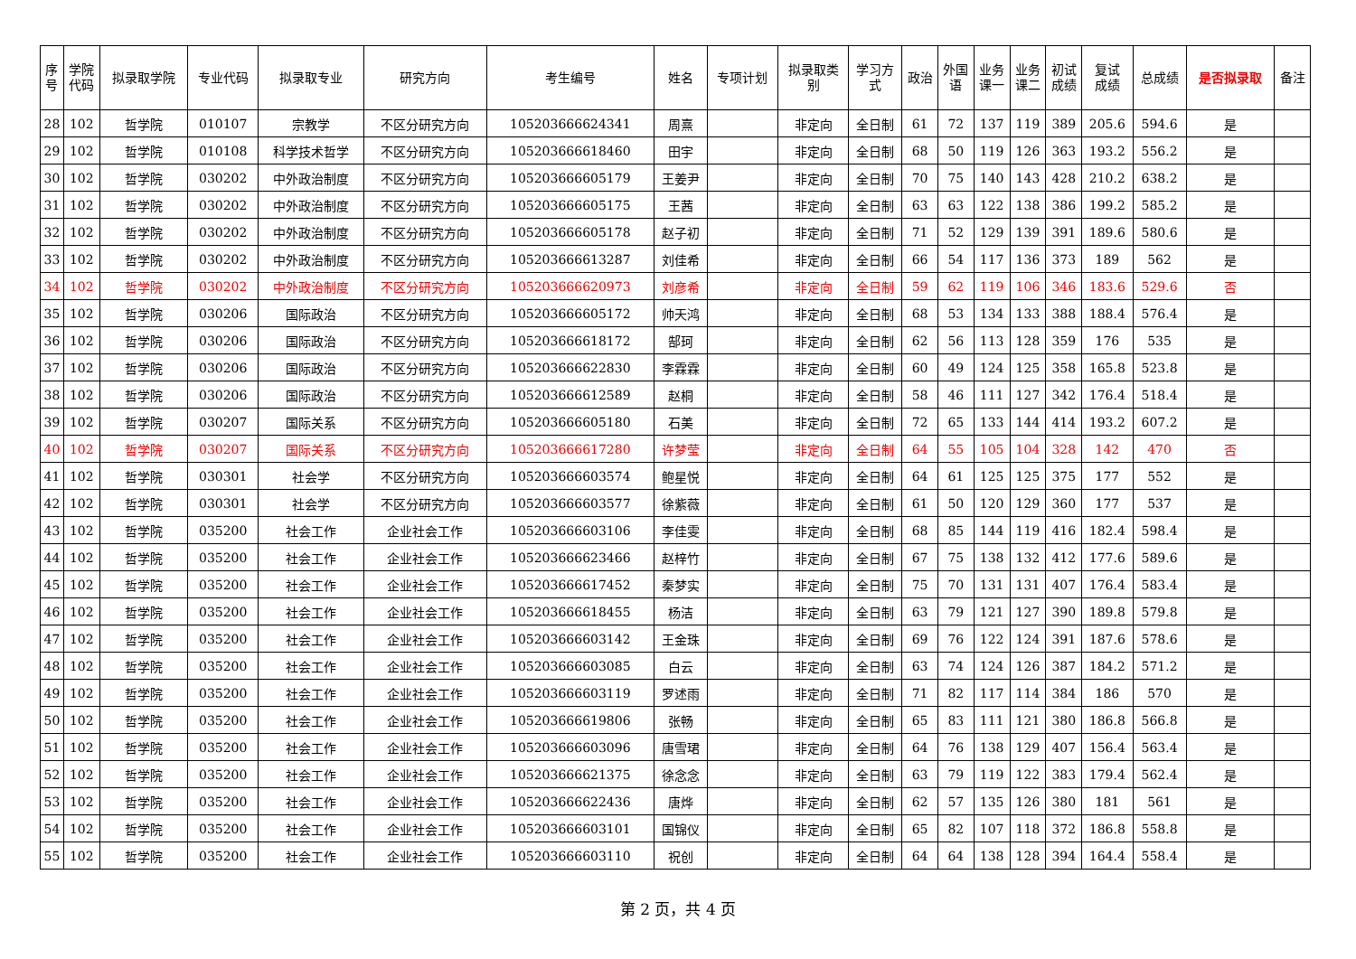| 序 号 | 学院 代码 | 拟录取学院 | 专业代码 | 拟录取专业 | 研究方向 | 考生编号 | 姓名 | 专项计划 | 拟录取类 别 | 学习方 式 | 政治 | 外国 语 | 业务 课一 | 业务 课二 | 初试 成绩 | 复试 成绩 | 总成绩 | 是否拟录取 | 备注 |
| --- | --- | --- | --- | --- | --- | --- | --- | --- | --- | --- | --- | --- | --- | --- | --- | --- | --- | --- | --- |
| 28 | 102 | 哲学院 | 010107 | 宗教学 | 不区分研究方向 | 105203666624341 | 周熹 | | 非定向 | 全日制 | 61 | 72 | 137 | 119 | 389 | 205.6 | 594.6 | 是 | |
| 29 | 102 | 哲学院 | 010108 | 科学技术哲学 | 不区分研究方向 | 105203666618460 | 田宇 | | 非定向 | 全日制 | 68 | 50 | 119 | 126 | 363 | 193.2 | 556.2 | 是 | |
| 30 | 102 | 哲学院 | 030202 | 中外政治制度 | 不区分研究方向 | 105203666605179 | 王姜尹 | | 非定向 | 全日制 | 70 | 75 | 140 | 143 | 428 | 210.2 | 638.2 | 是 | |
| 31 | 102 | 哲学院 | 030202 | 中外政治制度 | 不区分研究方向 | 105203666605175 | 王茜 | | 非定向 | 全日制 | 63 | 63 | 122 | 138 | 386 | 199.2 | 585.2 | 是 | |
| 32 | 102 | 哲学院 | 030202 | 中外政治制度 | 不区分研究方向 | 105203666605178 | 赵子初 | | 非定向 | 全日制 | 71 | 52 | 129 | 139 | 391 | 189.6 | 580.6 | 是 | |
| 33 | 102 | 哲学院 | 030202 | 中外政治制度 | 不区分研究方向 | 105203666613287 | 刘佳希 | | 非定向 | 全日制 | 66 | 54 | 117 | 136 | 373 | 189 | 562 | 是 | |
| 34 | 102 | 哲学院 | 030202 | 中外政治制度 | 不区分研究方向 | 105203666620973 | 刘彦希 | | 非定向 | 全日制 | 59 | 62 | 119 | 106 | 346 | 183.6 | 529.6 | 否 | |
| 35 | 102 | 哲学院 | 030206 | 国际政治 | 不区分研究方向 | 105203666605172 | 帅天鸿 | | 非定向 | 全日制 | 68 | 53 | 134 | 133 | 388 | 188.4 | 576.4 | 是 | |
| 36 | 102 | 哲学院 | 030206 | 国际政治 | 不区分研究方向 | 105203666618172 | 郜珂 | | 非定向 | 全日制 | 62 | 56 | 113 | 128 | 359 | 176 | 535 | 是 | |
| 37 | 102 | 哲学院 | 030206 | 国际政治 | 不区分研究方向 | 105203666622830 | 李霖霖 | | 非定向 | 全日制 | 60 | 49 | 124 | 125 | 358 | 165.8 | 523.8 | 是 | |
| 38 | 102 | 哲学院 | 030206 | 国际政治 | 不区分研究方向 | 105203666612589 | 赵桐 | | 非定向 | 全日制 | 58 | 46 | 111 | 127 | 342 | 176.4 | 518.4 | 是 | |
| 39 | 102 | 哲学院 | 030207 | 国际关系 | 不区分研究方向 | 105203666605180 | 石美 | | 非定向 | 全日制 | 72 | 65 | 133 | 144 | 414 | 193.2 | 607.2 | 是 | |
| 40 | 102 | 哲学院 | 030207 | 国际关系 | 不区分研究方向 | 105203666617280 | 许梦莹 | | 非定向 | 全日制 | 64 | 55 | 105 | 104 | 328 | 142 | 470 | 否 | |
| 41 | 102 | 哲学院 | 030301 | 社会学 | 不区分研究方向 | 105203666603574 | 鲍星悦 | | 非定向 | 全日制 | 64 | 61 | 125 | 125 | 375 | 177 | 552 | 是 | |
| 42 | 102 | 哲学院 | 030301 | 社会学 | 不区分研究方向 | 105203666603577 | 徐紫薇 | | 非定向 | 全日制 | 61 | 50 | 120 | 129 | 360 | 177 | 537 | 是 | |
| 43 | 102 | 哲学院 | 035200 | 社会工作 | 企业社会工作 | 105203666603106 | 李佳雯 | | 非定向 | 全日制 | 68 | 85 | 144 | 119 | 416 | 182.4 | 598.4 | 是 | |
| 44 | 102 | 哲学院 | 035200 | 社会工作 | 企业社会工作 | 105203666623466 | 赵梓竹 | | 非定向 | 全日制 | 67 | 75 | 138 | 132 | 412 | 177.6 | 589.6 | 是 | |
| 45 | 102 | 哲学院 | 035200 | 社会工作 | 企业社会工作 | 105203666617452 | 秦梦实 | | 非定向 | 全日制 | 75 | 70 | 131 | 131 | 407 | 176.4 | 583.4 | 是 | |
| 46 | 102 | 哲学院 | 035200 | 社会工作 | 企业社会工作 | 105203666618455 | 杨洁 | | 非定向 | 全日制 | 63 | 79 | 121 | 127 | 390 | 189.8 | 579.8 | 是 | |
| 47 | 102 | 哲学院 | 035200 | 社会工作 | 企业社会工作 | 105203666603142 | 王金珠 | | 非定向 | 全日制 | 69 | 76 | 122 | 124 | 391 | 187.6 | 578.6 | 是 | |
| 48 | 102 | 哲学院 | 035200 | 社会工作 | 企业社会工作 | 105203666603085 | 白云 | | 非定向 | 全日制 | 63 | 74 | 124 | 126 | 387 | 184.2 | 571.2 | 是 | |
| 49 | 102 | 哲学院 | 035200 | 社会工作 | 企业社会工作 | 105203666603119 | 罗述雨 | | 非定向 | 全日制 | 71 | 82 | 117 | 114 | 384 | 186 | 570 | 是 | |
| 50 | 102 | 哲学院 | 035200 | 社会工作 | 企业社会工作 | 105203666619806 | 张畅 | | 非定向 | 全日制 | 65 | 83 | 111 | 121 | 380 | 186.8 | 566.8 | 是 | |
| 51 | 102 | 哲学院 | 035200 | 社会工作 | 企业社会工作 | 105203666603096 | 唐雪珺 | | 非定向 | 全日制 | 64 | 76 | 138 | 129 | 407 | 156.4 | 563.4 | 是 | |
| 52 | 102 | 哲学院 | 035200 | 社会工作 | 企业社会工作 | 105203666621375 | 徐念念 | | 非定向 | 全日制 | 63 | 79 | 119 | 122 | 383 | 179.4 | 562.4 | 是 | |
| 53 | 102 | 哲学院 | 035200 | 社会工作 | 企业社会工作 | 105203666622436 | 唐烨 | | 非定向 | 全日制 | 62 | 57 | 135 | 126 | 380 | 181 | 561 | 是 | |
| 54 | 102 | 哲学院 | 035200 | 社会工作 | 企业社会工作 | 105203666603101 | 国锦仪 | | 非定向 | 全日制 | 65 | 82 | 107 | 118 | 372 | 186.8 | 558.8 | 是 | |
| 55 | 102 | 哲学院 | 035200 | 社会工作 | 企业社会工作 | 105203666603110 | 祝创 | | 非定向 | 全日制 | 64 | 64 | 138 | 128 | 394 | 164.4 | 558.4 | 是 | |
第 2 页，共 4 页